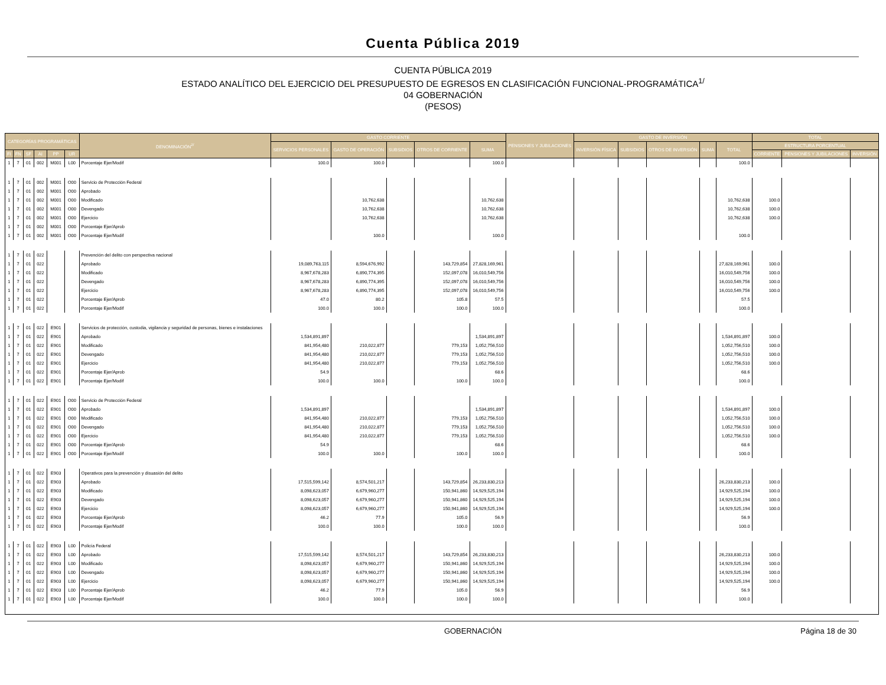Cuenta Pública 2019
CUENTA PÚBLICA 2019
ESTADO ANALÍTICO DEL EJERCICIO DEL PRESUPUESTO DE EGRESOS EN CLASIFICACIÓN FUNCIONAL-PROGRAMÁTICA<sup>1/</sup>
04 GOBERNACIÓN
(PESOS)
| CATEGORÍAS PROGRAMÁTICAS | | | | | | DENOMINACIÓN<sup>2/</sup> | GASTO CORRIENTE | | | | | PENSIONES Y JUBILACIONES | GASTO DE INVERSIÓN | | | | | TOTAL | | |
| --- | --- | --- | --- | --- | --- | --- | --- | --- | --- | --- | --- | --- | --- | --- | --- | --- | --- | --- | --- | --- |
| | | | | | | | SERVICIOS PERSONALES | GASTO DE OPERACIÓN | SUBSIDIOS | OTROS DE CORRIENTE | SUMA | | INVERSIÓN FÍSICA | SUBSIDIOS | OTROS DE INVERSIÓN | SUMA | TOTAL | ESTRUCTURA PORCENTUAL | | |
| FI | FN | SF | AI | PP | UR | | | | | | | | | | | | | CORRIENTE | PENSIONES Y JUBILACIONES | INVERSIÓN |
| 1 | 7 | 01 | 002 | M001 | L00 | Porcentaje Ejer/Modif | 100.0 | 100.0 | | | 100.0 | | | | | | 100.0 | | | |
| 1 | 7 | 01 | 002 | M001 | O00 | Servicio de Protección Federal | | | | | | | | | | | | | | |
| 1 | 7 | 01 | 002 | M001 | O00 | Aprobado | | | | | | | | | | | | | | |
| 1 | 7 | 01 | 002 | M001 | O00 | Modificado | | 10,762,638 | | | 10,762,638 | | | | | | 10,762,638 | 100.0 | | |
| 1 | 7 | 01 | 002 | M001 | O00 | Devengado | | 10,762,638 | | | 10,762,638 | | | | | | 10,762,638 | 100.0 | | |
| 1 | 7 | 01 | 002 | M001 | O00 | Ejercicio | | 10,762,638 | | | 10,762,638 | | | | | | 10,762,638 | 100.0 | | |
| 1 | 7 | 01 | 002 | M001 | O00 | Porcentaje Ejer/Aprob | | | | | | | | | | | | | | |
| 1 | 7 | 01 | 002 | M001 | O00 | Porcentaje Ejer/Modif | | 100.0 | | | 100.0 | | | | | | 100.0 | | | |
| 1 | 7 | 01 | 022 | | | Prevención del delito con perspectiva nacional | | | | | | | | | | | | | | |
| 1 | 7 | 01 | 022 | | | Aprobado | 19,089,763,115 | 8,594,676,992 | | 143,729,854 | 27,828,169,961 | | | | | | 27,828,169,961 | 100.0 | | |
| 1 | 7 | 01 | 022 | | | Modificado | 8,967,678,283 | 6,890,774,395 | | 152,097,078 | 16,010,549,756 | | | | | | 16,010,549,756 | 100.0 | | |
| 1 | 7 | 01 | 022 | | | Devengado | 8,967,678,283 | 6,890,774,395 | | 152,097,078 | 16,010,549,756 | | | | | | 16,010,549,756 | 100.0 | | |
| 1 | 7 | 01 | 022 | | | Ejercicio | 8,967,678,283 | 6,890,774,395 | | 152,097,078 | 16,010,549,756 | | | | | | 16,010,549,756 | 100.0 | | |
| 1 | 7 | 01 | 022 | | | Porcentaje Ejer/Aprob | 47.0 | 80.2 | | 105.8 | 57.5 | | | | | | 57.5 | | | |
| 1 | 7 | 01 | 022 | | | Porcentaje Ejer/Modif | 100.0 | 100.0 | | 100.0 | 100.0 | | | | | | 100.0 | | | |
| 1 | 7 | 01 | 022 | E901 | | Servicios de protección, custodia, vigilancia y seguridad de personas, bienes e instalaciones | | | | | | | | | | | | | | |
| 1 | 7 | 01 | 022 | E901 | | Aprobado | 1,534,891,897 | | | | 1,534,891,897 | | | | | | 1,534,891,897 | 100.0 | | |
| 1 | 7 | 01 | 022 | E901 | | Modificado | 841,954,480 | 210,022,877 | | 779,153 | 1,052,756,510 | | | | | | 1,052,756,510 | 100.0 | | |
| 1 | 7 | 01 | 022 | E901 | | Devengado | 841,954,480 | 210,022,877 | | 779,153 | 1,052,756,510 | | | | | | 1,052,756,510 | 100.0 | | |
| 1 | 7 | 01 | 022 | E901 | | Ejercicio | 841,954,480 | 210,022,877 | | 779,153 | 1,052,756,510 | | | | | | 1,052,756,510 | 100.0 | | |
| 1 | 7 | 01 | 022 | E901 | | Porcentaje Ejer/Aprob | 54.9 | | | | 68.6 | | | | | | 68.6 | | | |
| 1 | 7 | 01 | 022 | E901 | | Porcentaje Ejer/Modif | 100.0 | 100.0 | | 100.0 | 100.0 | | | | | | 100.0 | | | |
| 1 | 7 | 01 | 022 | E901 | O00 | Servicio de Protección Federal | | | | | | | | | | | | | | |
| 1 | 7 | 01 | 022 | E901 | O00 | Aprobado | 1,534,891,897 | | | | 1,534,891,897 | | | | | | 1,534,891,897 | 100.0 | | |
| 1 | 7 | 01 | 022 | E901 | O00 | Modificado | 841,954,480 | 210,022,877 | | 779,153 | 1,052,756,510 | | | | | | 1,052,756,510 | 100.0 | | |
| 1 | 7 | 01 | 022 | E901 | O00 | Devengado | 841,954,480 | 210,022,877 | | 779,153 | 1,052,756,510 | | | | | | 1,052,756,510 | 100.0 | | |
| 1 | 7 | 01 | 022 | E901 | O00 | Ejercicio | 841,954,480 | 210,022,877 | | 779,153 | 1,052,756,510 | | | | | | 1,052,756,510 | 100.0 | | |
| 1 | 7 | 01 | 022 | E901 | O00 | Porcentaje Ejer/Aprob | 54.9 | | | | 68.6 | | | | | | 68.6 | | | |
| 1 | 7 | 01 | 022 | E901 | O00 | Porcentaje Ejer/Modif | 100.0 | 100.0 | | 100.0 | 100.0 | | | | | | 100.0 | | | |
| 1 | 7 | 01 | 022 | E903 | | Operativos para la prevención y disuasión del delito | | | | | | | | | | | | | | |
| 1 | 7 | 01 | 022 | E903 | | Aprobado | 17,515,599,142 | 8,574,501,217 | | 143,729,854 | 26,233,830,213 | | | | | | 26,233,830,213 | 100.0 | | |
| 1 | 7 | 01 | 022 | E903 | | Modificado | 8,098,623,057 | 6,679,960,277 | | 150,941,860 | 14,929,525,194 | | | | | | 14,929,525,194 | 100.0 | | |
| 1 | 7 | 01 | 022 | E903 | | Devengado | 8,098,623,057 | 6,679,960,277 | | 150,941,860 | 14,929,525,194 | | | | | | 14,929,525,194 | 100.0 | | |
| 1 | 7 | 01 | 022 | E903 | | Ejercicio | 8,098,623,057 | 6,679,960,277 | | 150,941,860 | 14,929,525,194 | | | | | | 14,929,525,194 | 100.0 | | |
| 1 | 7 | 01 | 022 | E903 | | Porcentaje Ejer/Aprob | 46.2 | 77.9 | | 105.0 | 56.9 | | | | | | 56.9 | | | |
| 1 | 7 | 01 | 022 | E903 | | Porcentaje Ejer/Modif | 100.0 | 100.0 | | 100.0 | 100.0 | | | | | | 100.0 | | | |
| 1 | 7 | 01 | 022 | E903 | L00 | Policía Federal | | | | | | | | | | | | | | |
| 1 | 7 | 01 | 022 | E903 | L00 | Aprobado | 17,515,599,142 | 8,574,501,217 | | 143,729,854 | 26,233,830,213 | | | | | | 26,233,830,213 | 100.0 | | |
| 1 | 7 | 01 | 022 | E903 | L00 | Modificado | 8,098,623,057 | 6,679,960,277 | | 150,941,860 | 14,929,525,194 | | | | | | 14,929,525,194 | 100.0 | | |
| 1 | 7 | 01 | 022 | E903 | L00 | Devengado | 8,098,623,057 | 6,679,960,277 | | 150,941,860 | 14,929,525,194 | | | | | | 14,929,525,194 | 100.0 | | |
| 1 | 7 | 01 | 022 | E903 | L00 | Ejercicio | 8,098,623,057 | 6,679,960,277 | | 150,941,860 | 14,929,525,194 | | | | | | 14,929,525,194 | 100.0 | | |
| 1 | 7 | 01 | 022 | E903 | L00 | Porcentaje Ejer/Aprob | 46.2 | 77.9 | | 105.0 | 56.9 | | | | | | 56.9 | | | |
| 1 | 7 | 01 | 022 | E903 | L00 | Porcentaje Ejer/Modif | 100.0 | 100.0 | | 100.0 | 100.0 | | | | | | 100.0 | | | |
GOBERNACIÓN Página 18 de 30